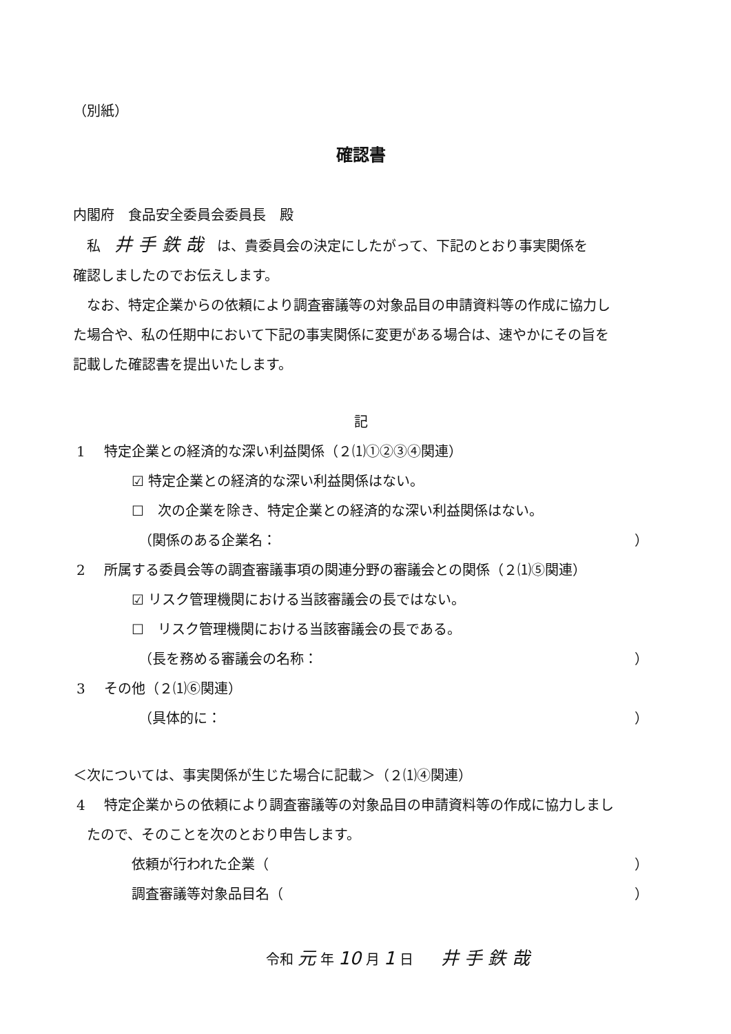（別紙）
確認書
内閣府　食品安全委員会委員長　殿
私　井 手 鉄 哉　は、貴委員会の決定にしたがって、下記のとおり事実関係を
確認しましたのでお伝えします。
なお、特定企業からの依頼により調査審議等の対象品目の申請資料等の作成に協力し
た場合や、私の任期中において下記の事実関係に変更がある場合は、速やかにその旨を
記載した確認書を提出いたします。
記
1 特定企業との経済的な深い利益関係（２⑴①②③④関連）
☑ 特定企業との経済的な深い利益関係はない。
☐　次の企業を除き、特定企業との経済的な深い利益関係はない。
（関係のある企業名： ）
2 所属する委員会等の調査審議事項の関連分野の審議会との関係（２⑴⑤関連）
☑ リスク管理機関における当該審議会の長ではない。
☐　リスク管理機関における当該審議会の長である。
（長を務める審議会の名称： ）
3 その他（２⑴⑥関連）
（具体的に： ）
＜次については、事実関係が生じた場合に記載＞（２⑴④関連）
4 特定企業からの依頼により調査審議等の対象品目の申請資料等の作成に協力しまし
たので、そのことを次のとおり申告します。
依頼が行われた企業（ ）
調査審議等対象品目名（ ）
令和 元 年 10 月 1 日　　井 手 鉄 哉